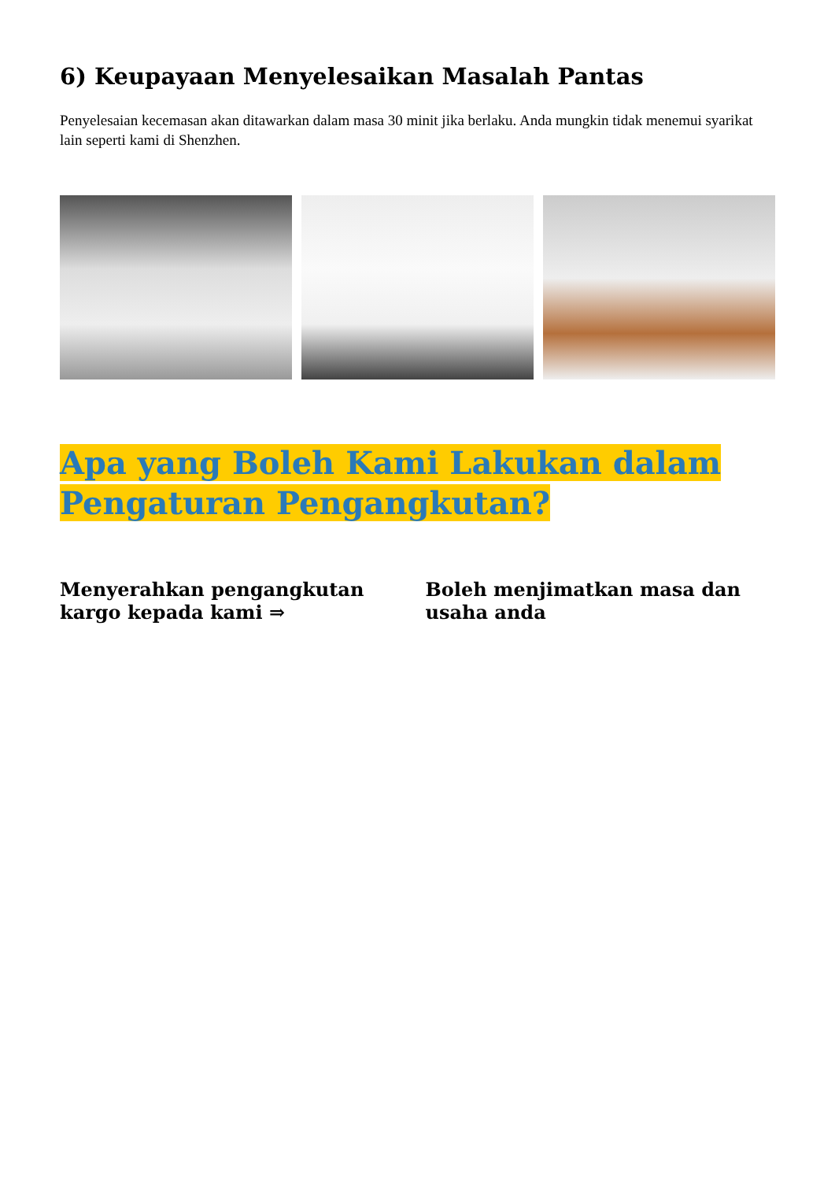6) Keupayaan Menyelesaikan Masalah Pantas
Penyelesaian kecemasan akan ditawarkan dalam masa 30 minit jika berlaku. Anda mungkin tidak menemui syarikat lain seperti kami di Shenzhen.
Apa yang Boleh Kami Lakukan dalam Pengaturan Pengangkutan?
Menyerahkan pengangkutan kargo kepada kami ⇒
Boleh menjimatkan masa dan usaha anda